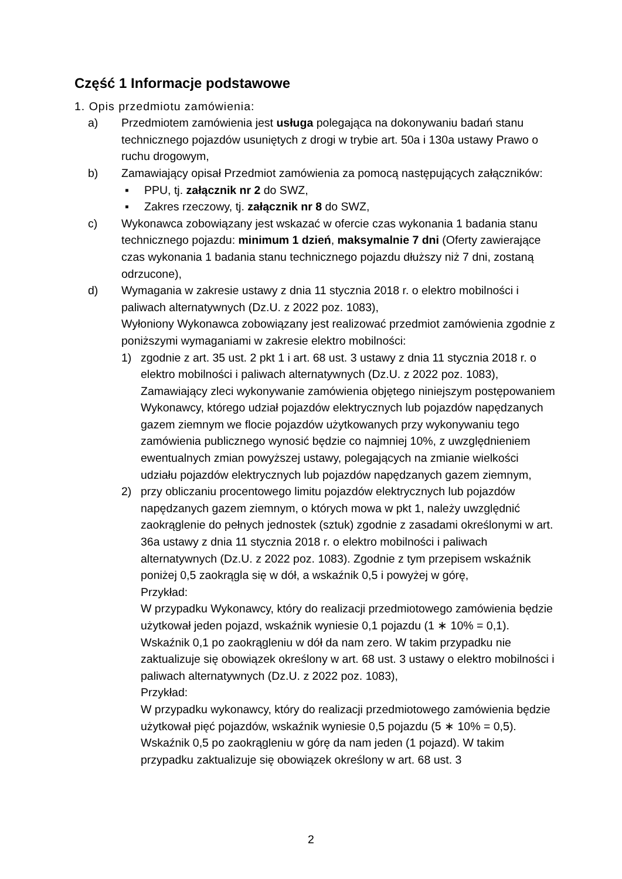Część 1 Informacje podstawowe
1. Opis przedmiotu zamówienia:
a) Przedmiotem zamówienia jest usługa polegająca na dokonywaniu badań stanu technicznego pojazdów usuniętych z drogi w trybie art. 50a i 130a ustawy Prawo o ruchu drogowym,
b) Zamawiający opisał Przedmiot zamówienia za pomocą następujących załączników:
▪ PPU, tj. załącznik nr 2 do SWZ,
▪ Zakres rzeczowy, tj. załącznik nr 8 do SWZ,
c) Wykonawca zobowiązany jest wskazać w ofercie czas wykonania 1 badania stanu technicznego pojazdu: minimum 1 dzień, maksymalnie 7 dni (Oferty zawierające czas wykonania 1 badania stanu technicznego pojazdu dłuższy niż 7 dni, zostaną odrzucone),
d) Wymagania w zakresie ustawy z dnia 11 stycznia 2018 r. o elektro mobilności i paliwach alternatywnych (Dz.U. z 2022 poz. 1083),
Wyłoniony Wykonawca zobowiązany jest realizować przedmiot zamówienia zgodnie z poniższymi wymaganiami w zakresie elektro mobilności:
1) zgodnie z art. 35 ust. 2 pkt 1 i art. 68 ust. 3 ustawy z dnia 11 stycznia 2018 r. o elektro mobilności i paliwach alternatywnych (Dz.U. z 2022 poz. 1083), Zamawiający zleci wykonywanie zamówienia objętego niniejszym postępowaniem Wykonawcy, którego udział pojazdów elektrycznych lub pojazdów napędzanych gazem ziemnym we flocie pojazdów użytkowanych przy wykonywaniu tego zamówienia publicznego wynosić będzie co najmniej 10%, z uwzględnieniem ewentualnych zmian powyższej ustawy, polegających na zmianie wielkości udziału pojazdów elektrycznych lub pojazdów napędzanych gazem ziemnym,
2) przy obliczaniu procentowego limitu pojazdów elektrycznych lub pojazdów napędzanych gazem ziemnym, o których mowa w pkt 1, należy uwzględnić zaokrąglenie do pełnych jednostek (sztuk) zgodnie z zasadami określonymi w art. 36a ustawy z dnia 11 stycznia 2018 r. o elektro mobilności i paliwach alternatywnych (Dz.U. z 2022 poz. 1083). Zgodnie z tym przepisem wskaźnik poniżej 0,5 zaokrągla się w dół, a wskaźnik 0,5 i powyżej w górę,
Przykład:
W przypadku Wykonawcy, który do realizacji przedmiotowego zamówienia będzie użytkował jeden pojazd, wskaźnik wyniesie 0,1 pojazdu (1 ∗ 10% = 0,1). Wskaźnik 0,1 po zaokrągleniu w dół da nam zero. W takim przypadku nie zaktualizuje się obowiązek określony w art. 68 ust. 3 ustawy o elektro mobilności i paliwach alternatywnych (Dz.U. z 2022 poz. 1083),
Przykład:
W przypadku wykonawcy, który do realizacji przedmiotowego zamówienia będzie użytkował pięć pojazdów, wskaźnik wyniesie 0,5 pojazdu (5 ∗ 10% = 0,5). Wskaźnik 0,5 po zaokrągleniu w górę da nam jeden (1 pojazd). W takim przypadku zaktualizuje się obowiązek określony w art. 68 ust. 3
2